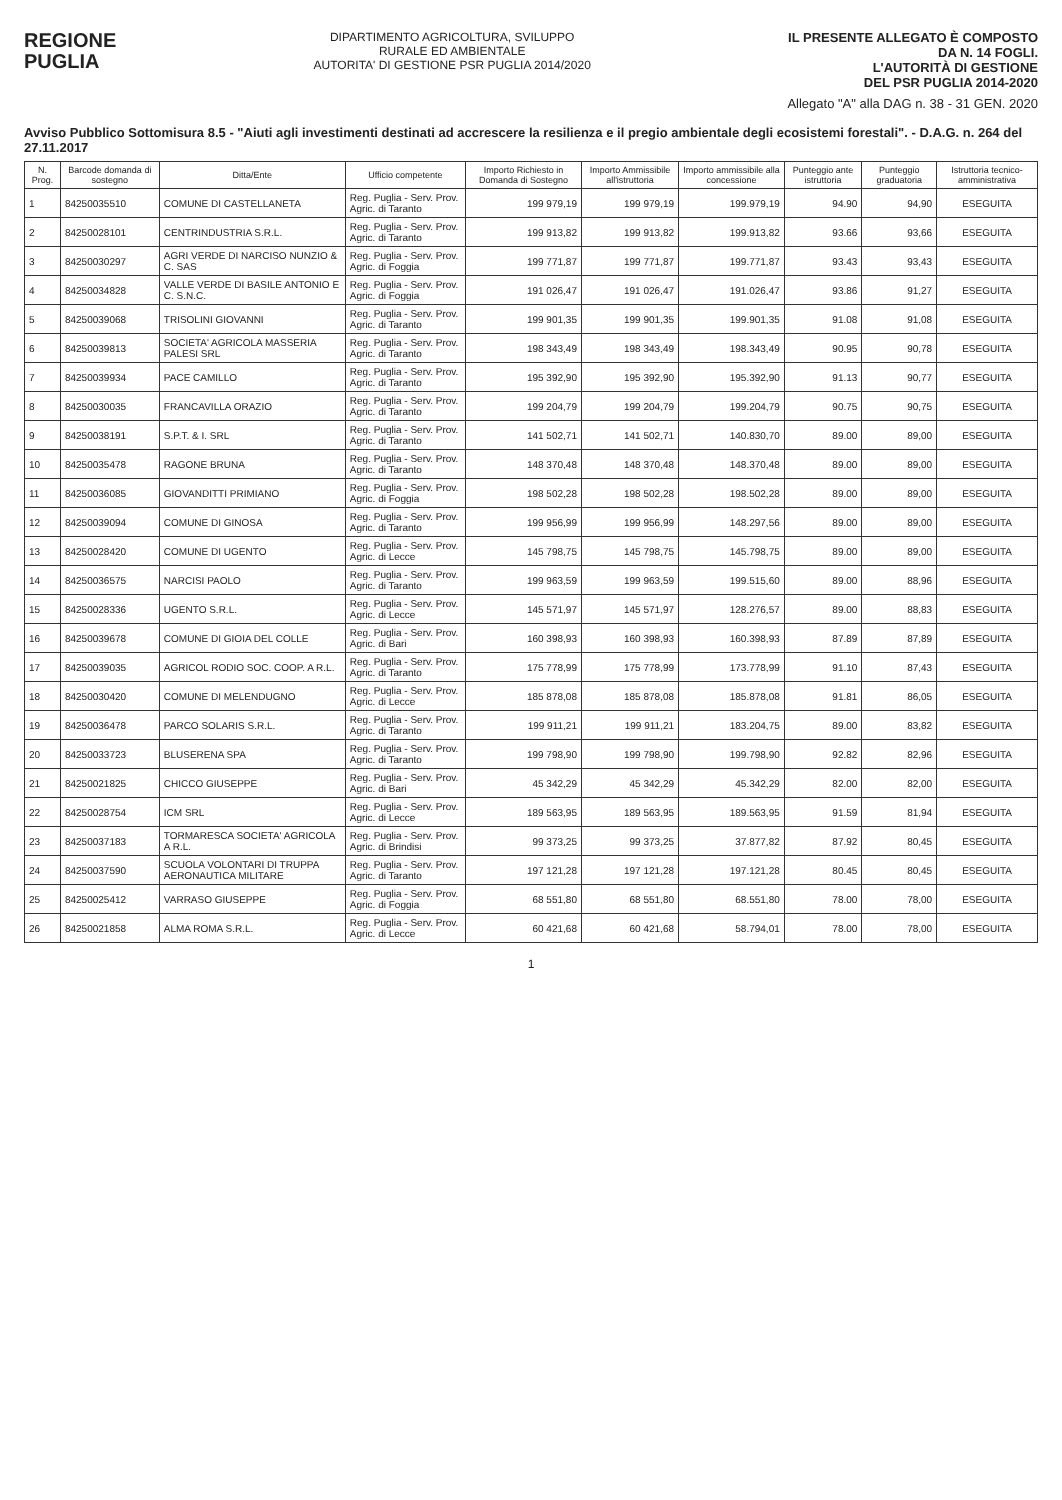REGIONE
PUGLIA
DIPARTIMENTO AGRICOLTURA, SVILUPPO
RURALE ED AMBIENTALE
AUTORITA' DI GESTIONE PSR PUGLIA 2014/2020
IL PRESENTE ALLEGATO È COMPOSTO
DA N. 14 FOGLI.
L'AUTORITÀ DI GESTIONE
DEL PSR PUGLIA 2014-2020
Allegato "A" alla DAG n. 38 - 31 GEN. 2020
Avviso Pubblico Sottomisura 8.5 - "Aiuti agli investimenti destinati ad accrescere la resilienza e il pregio ambientale degli ecosistemi forestali". - D.A.G. n. 264 del 27.11.2017
| N. Prog. | Barcode domanda di sostegno | Ditta/Ente | Ufficio competente | Importo Richiesto in Domanda di Sostegno | Importo Ammissibile all'istruttoria | Importo ammissibile alla concessione | Punteggio ante istruttoria | Punteggio graduatoria | Istruttoria tecnico-amministrativa |
| --- | --- | --- | --- | --- | --- | --- | --- | --- | --- |
| 1 | 84250035510 | COMUNE DI CASTELLANETA | Reg. Puglia - Serv. Prov. Agric. di Taranto | 199 979,19 | 199 979,19 | 199.979,19 | 94.90 | 94,90 | ESEGUITA |
| 2 | 84250028101 | CENTRINDUSTRIA S.R.L. | Reg. Puglia - Serv. Prov. Agric. di Taranto | 199 913,82 | 199 913,82 | 199.913,82 | 93.66 | 93,66 | ESEGUITA |
| 3 | 84250030297 | AGRI VERDE DI NARCISO NUNZIO & C. SAS | Reg. Puglia - Serv. Prov. Agric. di Foggia | 199 771,87 | 199 771,87 | 199.771,87 | 93.43 | 93,43 | ESEGUITA |
| 4 | 84250034828 | VALLE VERDE DI BASILE ANTONIO E C. S.N.C. | Reg. Puglia - Serv. Prov. Agric. di Foggia | 191 026,47 | 191 026,47 | 191.026,47 | 93.86 | 91,27 | ESEGUITA |
| 5 | 84250039068 | TRISOLINI GIOVANNI | Reg. Puglia - Serv. Prov. Agric. di Taranto | 199 901,35 | 199 901,35 | 199.901,35 | 91.08 | 91,08 | ESEGUITA |
| 6 | 84250039813 | SOCIETA' AGRICOLA MASSERIA PALESI SRL | Reg. Puglia - Serv. Prov. Agric. di Taranto | 198 343,49 | 198 343,49 | 198.343,49 | 90.95 | 90,78 | ESEGUITA |
| 7 | 84250039934 | PACE CAMILLO | Reg. Puglia - Serv. Prov. Agric. di Taranto | 195 392,90 | 195 392,90 | 195.392,90 | 91.13 | 90,77 | ESEGUITA |
| 8 | 84250030035 | FRANCAVILLA ORAZIO | Reg. Puglia - Serv. Prov. Agric. di Taranto | 199 204,79 | 199 204,79 | 199.204,79 | 90.75 | 90,75 | ESEGUITA |
| 9 | 84250038191 | S.P.T. & I. SRL | Reg. Puglia - Serv. Prov. Agric. di Taranto | 141 502,71 | 141 502,71 | 140.830,70 | 89.00 | 89,00 | ESEGUITA |
| 10 | 84250035478 | RAGONE BRUNA | Reg. Puglia - Serv. Prov. Agric. di Taranto | 148 370,48 | 148 370,48 | 148.370,48 | 89.00 | 89,00 | ESEGUITA |
| 11 | 84250036085 | GIOVANDITTI PRIMIANO | Reg. Puglia - Serv. Prov. Agric. di Foggia | 198 502,28 | 198 502,28 | 198.502,28 | 89.00 | 89,00 | ESEGUITA |
| 12 | 84250039094 | COMUNE DI GINOSA | Reg. Puglia - Serv. Prov. Agric. di Taranto | 199 956,99 | 199 956,99 | 148.297,56 | 89.00 | 89,00 | ESEGUITA |
| 13 | 84250028420 | COMUNE DI UGENTO | Reg. Puglia - Serv. Prov. Agric. di Lecce | 145 798,75 | 145 798,75 | 145.798,75 | 89.00 | 89,00 | ESEGUITA |
| 14 | 84250036575 | NARCISI PAOLO | Reg. Puglia - Serv. Prov. Agric. di Taranto | 199 963,59 | 199 963,59 | 199.515,60 | 89.00 | 88,96 | ESEGUITA |
| 15 | 84250028336 | UGENTO S.R.L. | Reg. Puglia - Serv. Prov. Agric. di Lecce | 145 571,97 | 145 571,97 | 128.276,57 | 89.00 | 88,83 | ESEGUITA |
| 16 | 84250039678 | COMUNE DI GIOIA DEL COLLE | Reg. Puglia - Serv. Prov. Agric. di Bari | 160 398,93 | 160 398,93 | 160.398,93 | 87.89 | 87,89 | ESEGUITA |
| 17 | 84250039035 | AGRICOL RODIO SOC. COOP. A R.L. | Reg. Puglia - Serv. Prov. Agric. di Taranto | 175 778,99 | 175 778,99 | 173.778,99 | 91.10 | 87,43 | ESEGUITA |
| 18 | 84250030420 | COMUNE DI MELENDUGNO | Reg. Puglia - Serv. Prov. Agric. di Lecce | 185 878,08 | 185 878,08 | 185.878,08 | 91.81 | 86,05 | ESEGUITA |
| 19 | 84250036478 | PARCO SOLARIS S.R.L. | Reg. Puglia - Serv. Prov. Agric. di Taranto | 199 911,21 | 199 911,21 | 183.204,75 | 89.00 | 83,82 | ESEGUITA |
| 20 | 84250033723 | BLUSERENA SPA | Reg. Puglia - Serv. Prov. Agric. di Taranto | 199 798,90 | 199 798,90 | 199.798,90 | 92.82 | 82,96 | ESEGUITA |
| 21 | 84250021825 | CHICCO GIUSEPPE | Reg. Puglia - Serv. Prov. Agric. di Bari | 45 342,29 | 45 342,29 | 45.342,29 | 82.00 | 82,00 | ESEGUITA |
| 22 | 84250028754 | ICM SRL | Reg. Puglia - Serv. Prov. Agric. di Lecce | 189 563,95 | 189 563,95 | 189.563,95 | 91.59 | 81,94 | ESEGUITA |
| 23 | 84250037183 | TORMARESCA SOCIETA' AGRICOLA A R.L. | Reg. Puglia - Serv. Prov. Agric. di Brindisi | 99 373,25 | 99 373,25 | 37.877,82 | 87.92 | 80,45 | ESEGUITA |
| 24 | 84250037590 | SCUOLA VOLONTARI DI TRUPPA AERONAUTICA MILITARE | Reg. Puglia - Serv. Prov. Agric. di Taranto | 197 121,28 | 197 121,28 | 197.121,28 | 80.45 | 80,45 | ESEGUITA |
| 25 | 84250025412 | VARRASO GIUSEPPE | Reg. Puglia - Serv. Prov. Agric. di Foggia | 68 551,80 | 68 551,80 | 68.551,80 | 78.00 | 78,00 | ESEGUITA |
| 26 | 84250021858 | ALMA ROMA S.R.L. | Reg. Puglia - Serv. Prov. Agric. di Lecce | 60 421,68 | 60 421,68 | 58.794,01 | 78.00 | 78,00 | ESEGUITA |
1